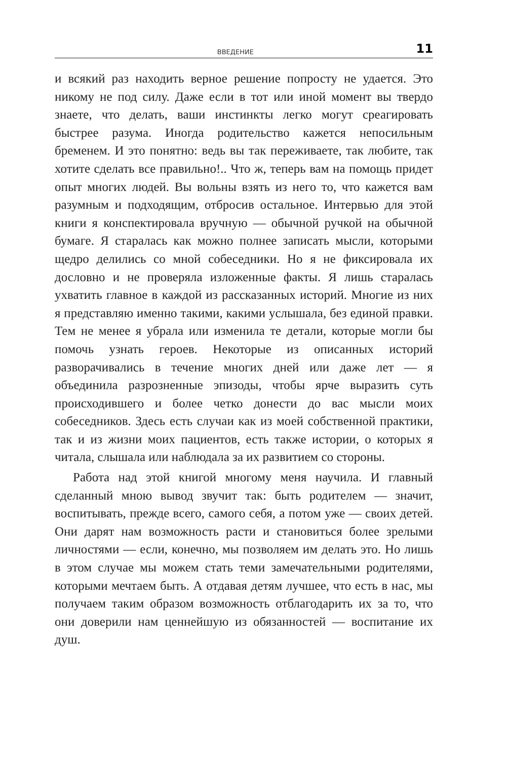ВВЕДЕНИЕ 11
и всякий раз находить верное решение попросту не удается. Это никому не под силу. Даже если в тот или иной момент вы твердо знаете, что делать, ваши инстинкты легко могут среагировать быстрее разума. Иногда родительство кажется непосильным бременем. И это понятно: ведь вы так переживаете, так любите, так хотите сделать все правильно!.. Что ж, теперь вам на помощь придет опыт многих людей. Вы вольны взять из него то, что кажется вам разумным и подходящим, отбросив остальное. Интервью для этой книги я конспектировала вручную — обычной ручкой на обычной бумаге. Я старалась как можно полнее записать мысли, которыми щедро делились со мной собеседники. Но я не фиксировала их дословно и не проверяла изложенные факты. Я лишь старалась ухватить главное в каждой из рассказанных историй. Многие из них я представляю именно такими, какими услышала, без единой правки. Тем не менее я убрала или изменила те детали, которые могли бы помочь узнать героев. Некоторые из описанных историй разворачивались в течение многих дней или даже лет — я объединила разрозненные эпизоды, чтобы ярче выразить суть происходившего и более четко донести до вас мысли моих собеседников. Здесь есть случаи как из моей собственной практики, так и из жизни моих пациентов, есть также истории, о которых я читала, слышала или наблюдала за их развитием со стороны.
Работа над этой книгой многому меня научила. И главный сделанный мною вывод звучит так: быть родителем — значит, воспитывать, прежде всего, самого себя, а потом уже — своих детей. Они дарят нам возможность расти и становиться более зрелыми личностями — если, конечно, мы позволяем им делать это. Но лишь в этом случае мы можем стать теми замечательными родителями, которыми мечтаем быть. А отдавая детям лучшее, что есть в нас, мы получаем таким образом возможность отблагодарить их за то, что они доверили нам ценнейшую из обязанностей — воспитание их душ.